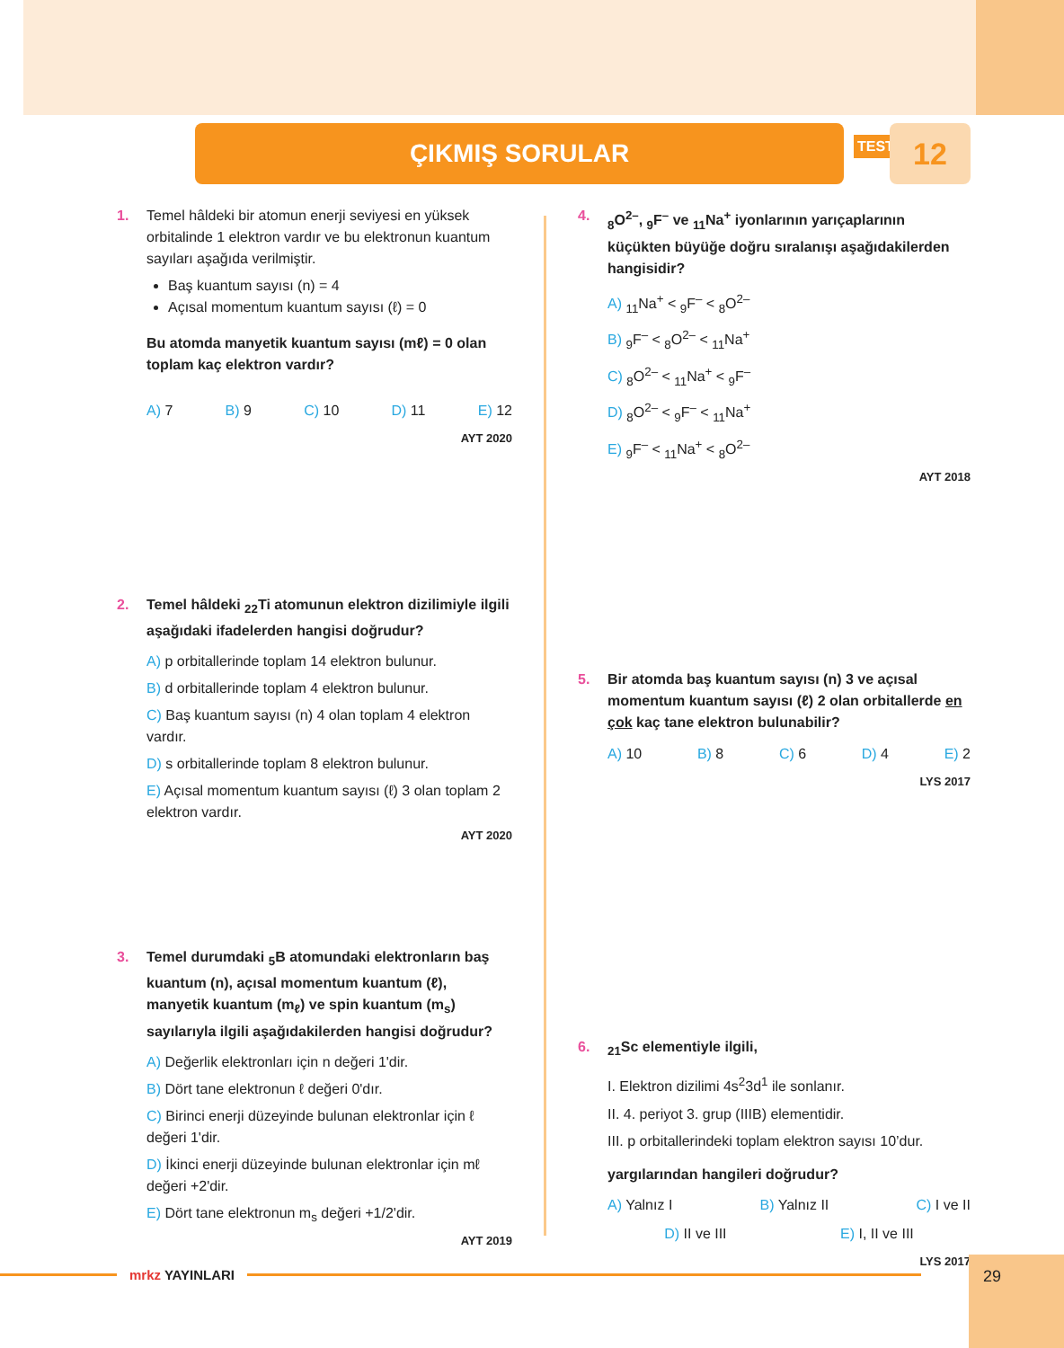ÇIKMIŞ SORULAR TEST 12
1. Temel hâldeki bir atomun enerji seviyesi en yüksek orbitalinde 1 elektron vardır ve bu elektronun kuantum sayıları aşağıda verilmiştir.
Baş kuantum sayısı (n) = 4
Açısal momentum kuantum sayısı (ℓ) = 0
Bu atomda manyetik kuantum sayısı (mℓ) = 0 olan toplam kaç elektron vardır?
A) 7 B) 9 C) 10 D) 11 E) 12
AYT 2020
2. Temel hâldeki <sub>22</sub>Ti atomunun elektron dizilimiyle ilgili aşağıdaki ifadelerden hangisi doğrudur?
A) p orbitallerinde toplam 14 elektron bulunur.
B) d orbitallerinde toplam 4 elektron bulunur.
C) Baş kuantum sayısı (n) 4 olan toplam 4 elektron vardır.
D) s orbitallerinde toplam 8 elektron bulunur.
E) Açısal momentum kuantum sayısı (ℓ) 3 olan toplam 2 elektron vardır.
AYT 2020
3. Temel durumdaki <sub>5</sub>B atomundaki elektronların baş kuantum (n), açısal momentum kuantum (ℓ), manyetik kuantum (m<sub>ℓ</sub>) ve spin kuantum (m<sub>s</sub>) sayılarıyla ilgili aşağıdakilerden hangisi doğrudur?
A) Değerlik elektronları için n değeri 1'dir.
B) Dört tane elektronun ℓ değeri 0'dır.
C) Birinci enerji düzeyinde bulunan elektronlar için ℓ değeri 1'dir.
D) İkinci enerji düzeyinde bulunan elektronlar için mℓ değeri +2'dir.
E) Dört tane elektronun m<sub>s</sub> değeri +1/2'dir.
AYT 2019
4. <sub>8</sub>O<sup>2–</sup>, <sub>9</sub>F<sup>–</sup> ve <sub>11</sub>Na<sup>+</sup> iyonlarının yarıçaplarının küçükten büyüğe doğru sıralanışı aşağıdakilerden hangisidir?
A) <sub>11</sub>Na<sup>+</sup> < <sub>9</sub>F<sup>–</sup> < <sub>8</sub>O<sup>2–</sup>
B) <sub>9</sub>F<sup>–</sup> < <sub>8</sub>O<sup>2–</sup> < <sub>11</sub>Na<sup>+</sup>
C) <sub>8</sub>O<sup>2–</sup> < <sub>11</sub>Na<sup>+</sup> < <sub>9</sub>F<sup>–</sup>
D) <sub>8</sub>O<sup>2–</sup> < <sub>9</sub>F<sup>–</sup> < <sub>11</sub>Na<sup>+</sup>
E) <sub>9</sub>F<sup>–</sup> < <sub>11</sub>Na<sup>+</sup> < <sub>8</sub>O<sup>2–</sup>
AYT 2018
5. Bir atomda baş kuantum sayısı (n) 3 ve açısal momentum kuantum sayısı (ℓ) 2 olan orbitallerde en çok kaç tane elektron bulunabilir?
A) 10 B) 8 C) 6 D) 4 E) 2
LYS 2017
6. <sub>21</sub>Sc elementiyle ilgili,
I. Elektron dizilimi 4s<sup>2</sup>3d<sup>1</sup> ile sonlanır.
II. 4. periyot 3. grup (IIIB) elementidir.
III. p orbitallerindeki toplam elektron sayısı 10’dur.
yargılarından hangileri doğrudur?
A) Yalnız I B) Yalnız II C) I ve II
D) II ve III E) I, II ve III
LYS 2017
mrkz YAYINLARI
29